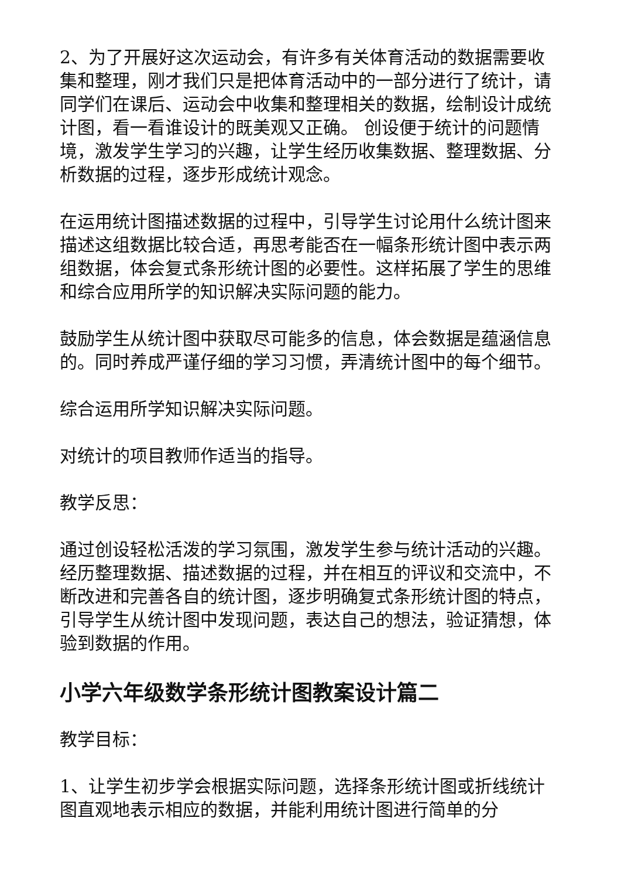2、为了开展好这次运动会，有许多有关体育活动的数据需要收集和整理，刚才我们只是把体育活动中的一部分进行了统计，请同学们在课后、运动会中收集和整理相关的数据，绘制设计成统计图，看一看谁设计的既美观又正确。 创设便于统计的问题情境，激发学生学习的兴趣，让学生经历收集数据、整理数据、分析数据的过程，逐步形成统计观念。
在运用统计图描述数据的过程中，引导学生讨论用什么统计图来描述这组数据比较合适，再思考能否在一幅条形统计图中表示两组数据，体会复式条形统计图的必要性。这样拓展了学生的思维和综合应用所学的知识解决实际问题的能力。
鼓励学生从统计图中获取尽可能多的信息，体会数据是蕴涵信息的。同时养成严谨仔细的学习习惯，弄清统计图中的每个细节。
综合运用所学知识解决实际问题。
对统计的项目教师作适当的指导。
教学反思：
通过创设轻松活泼的学习氛围，激发学生参与统计活动的兴趣。经历整理数据、描述数据的过程，并在相互的评议和交流中，不断改进和完善各自的统计图，逐步明确复式条形统计图的特点，引导学生从统计图中发现问题，表达自己的想法，验证猜想，体验到数据的作用。
小学六年级数学条形统计图教案设计篇二
教学目标：
1、让学生初步学会根据实际问题，选择条形统计图或折线统计图直观地表示相应的数据，并能利用统计图进行简单的分